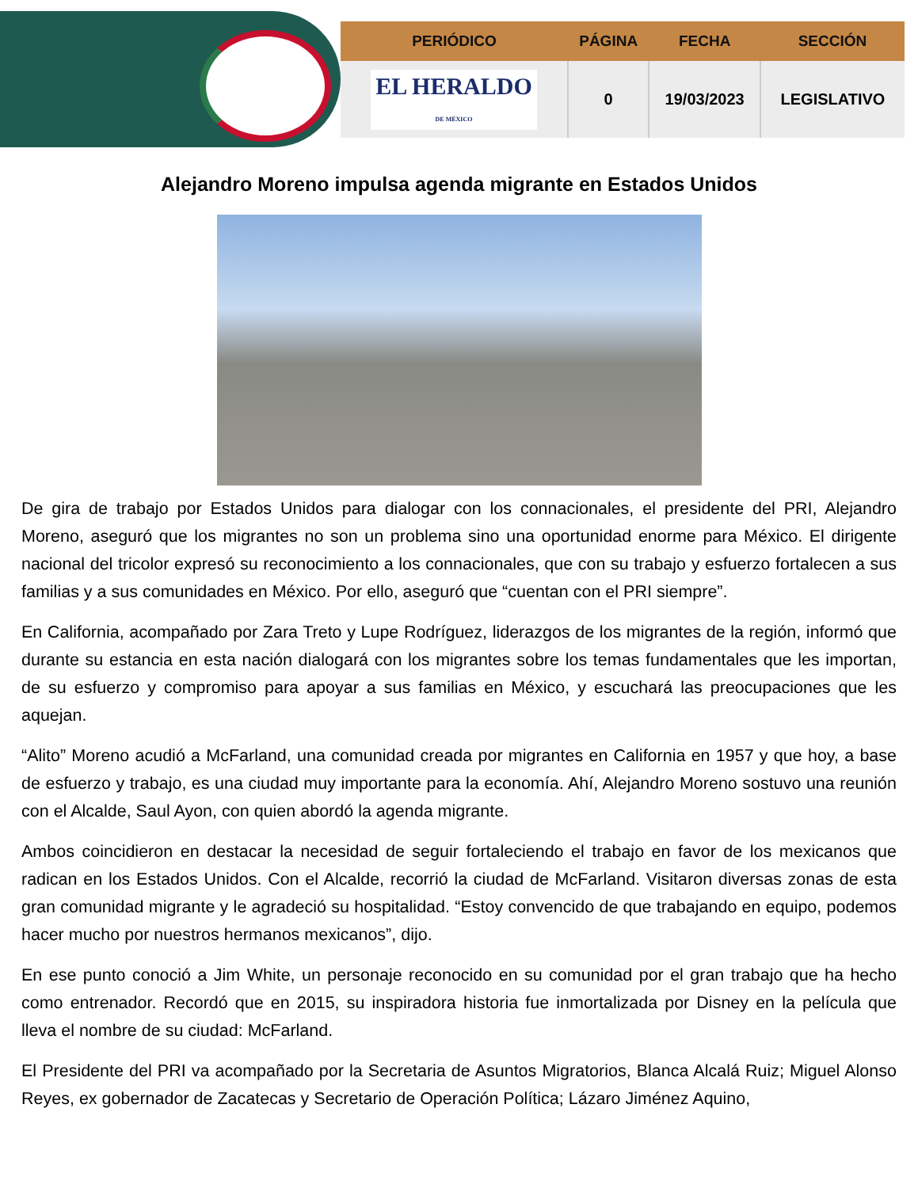| PERIÓDICO | PÁGINA | FECHA | SECCIÓN |
| --- | --- | --- | --- |
| EL HERALDO DE MÉXICO | 0 | 19/03/2023 | LEGISLATIVO |
Alejandro Moreno impulsa agenda migrante en Estados Unidos
De gira de trabajo por Estados Unidos para dialogar con los connacionales, el presidente del PRI, Alejandro Moreno, aseguró que los migrantes no son un problema sino una oportunidad enorme para México. El dirigente nacional del tricolor expresó su reconocimiento a los connacionales, que con su trabajo y esfuerzo fortalecen a sus familias y a sus comunidades en México. Por ello, aseguró que “cuentan con el PRI siempre”.
En California, acompañado por Zara Treto y Lupe Rodríguez, liderazgos de los migrantes de la región, informó que durante su estancia en esta nación dialogará con los migrantes sobre los temas fundamentales que les importan, de su esfuerzo y compromiso para apoyar a sus familias en México, y escuchará las preocupaciones que les aquejan.
“Alito” Moreno acudió a McFarland, una comunidad creada por migrantes en California en 1957 y que hoy, a base de esfuerzo y trabajo, es una ciudad muy importante para la economía. Ahí, Alejandro Moreno sostuvo una reunión con el Alcalde, Saul Ayon, con quien abordó la agenda migrante.
Ambos coincidieron en destacar la necesidad de seguir fortaleciendo el trabajo en favor de los mexicanos que radican en los Estados Unidos. Con el Alcalde, recorrió la ciudad de McFarland. Visitaron diversas zonas de esta gran comunidad migrante y le agradeció su hospitalidad. “Estoy convencido de que trabajando en equipo, podemos hacer mucho por nuestros hermanos mexicanos”, dijo.
En ese punto conoció a Jim White, un personaje reconocido en su comunidad por el gran trabajo que ha hecho como entrenador. Recordó que en 2015, su inspiradora historia fue inmortalizada por Disney en la película que lleva el nombre de su ciudad: McFarland.
El Presidente del PRI va acompañado por la Secretaria de Asuntos Migratorios, Blanca Alcalá Ruiz; Miguel Alonso Reyes, ex gobernador de Zacatecas y Secretario de Operación Política; Lázaro Jiménez Aquino,